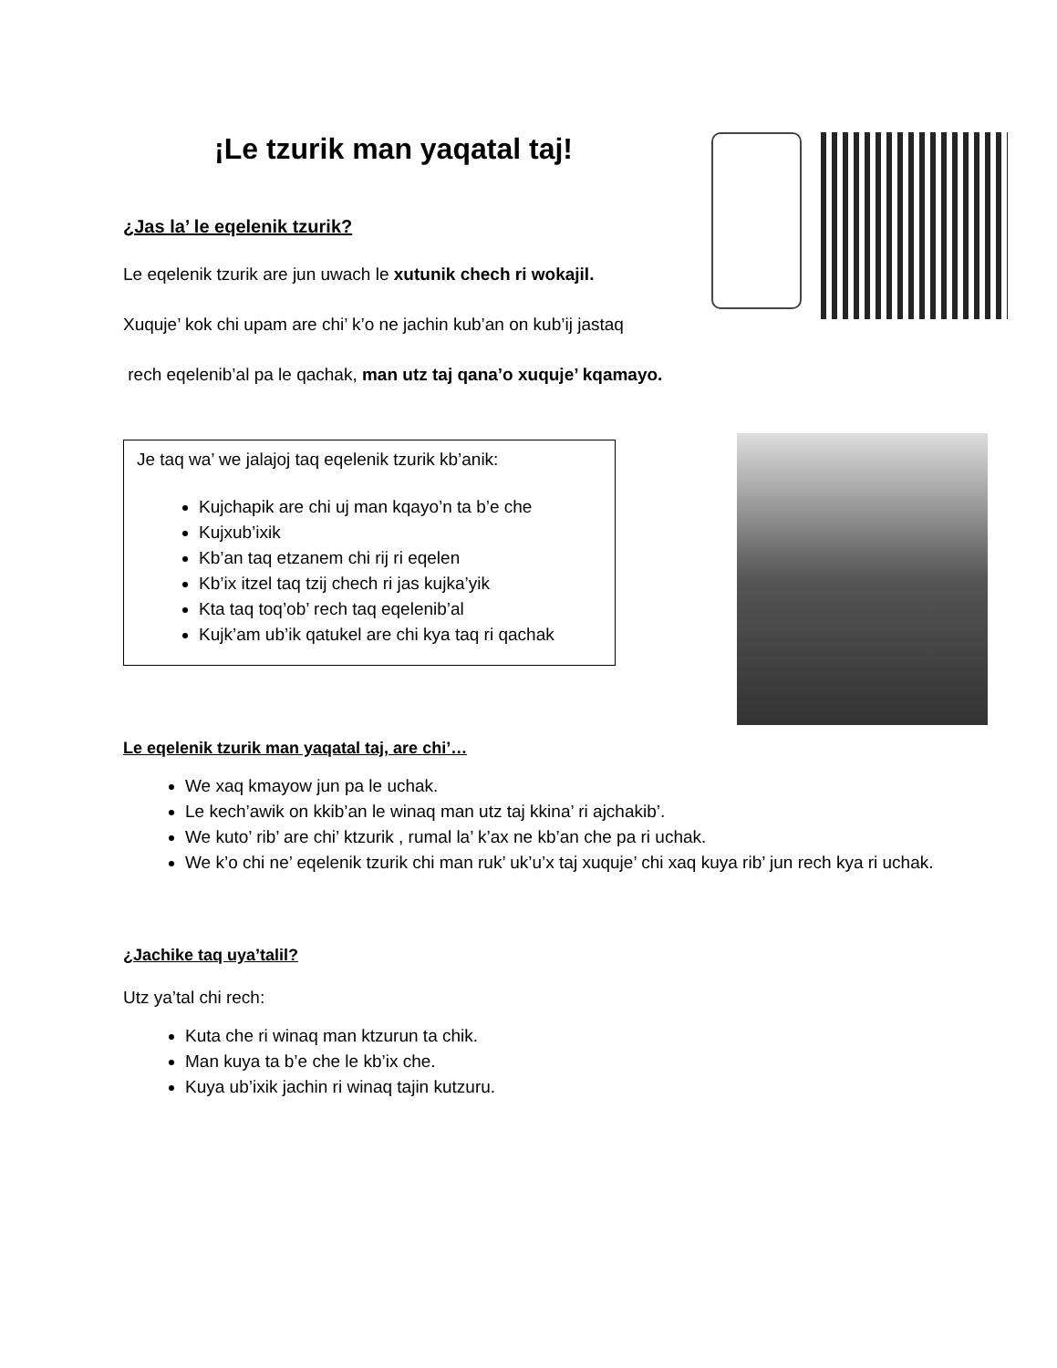¡Le tzurik man yaqatal taj!
¿Jas la’ le eqelenik tzurik?
Le eqelenik tzurik are jun uwach le xutunik chech ri wokajil.
Xuquje’ kok chi upam are chi’ k’o ne jachin kub’an on kub’ij jastaq
rech eqelenib’al pa le qachak, man utz taj qana’o xuquje’ kqamayo.
Je taq wa’ we jalajoj taq eqelenik tzurik kb’anik:
Kujchapik are chi uj man kqayo’n ta b’e che
Kujxub’ixik
Kb’an taq etzanem chi rij ri eqelen
Kb’ix itzel taq tzij chech ri jas kujka’yik
Kta taq toq’ob’ rech taq eqelenib’al
Kujk’am ub’ik qatukel are chi kya taq ri qachak
Le eqelenik tzurik man yaqatal taj, are chi’…
We xaq kmayow jun pa le uchak.
Le kech’awik on kkib’an le winaq man utz taj kkina’ ri ajchakib’.
We kuto’ rib’ are chi’ ktzurik , rumal la’ k’ax ne kb’an che pa ri uchak.
We k’o chi ne’ eqelenik tzurik chi man ruk’ uk’u’x taj xuquje’ chi xaq kuya rib’ jun rech kya ri uchak.
¿Jachike taq uya’talil?
Utz ya’tal chi rech:
Kuta che ri winaq man ktzurun ta chik.
Man kuya ta b’e che le kb’ix che.
Kuya ub’ixik jachin ri winaq tajin kutzuru.